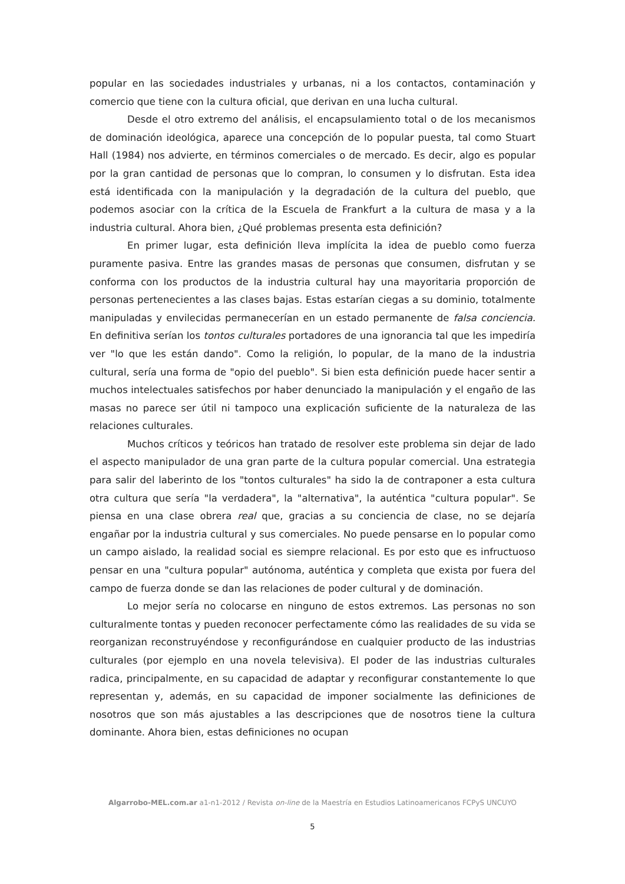popular en las sociedades industriales y urbanas, ni a los contactos, contaminación y comercio que tiene con la cultura oficial, que derivan en una lucha cultural.
Desde el otro extremo del análisis, el encapsulamiento total o de los mecanismos de dominación ideológica, aparece una concepción de lo popular puesta, tal como Stuart Hall (1984) nos advierte, en términos comerciales o de mercado. Es decir, algo es popular por la gran cantidad de personas que lo compran, lo consumen y lo disfrutan. Esta idea está identificada con la manipulación y la degradación de la cultura del pueblo, que podemos asociar con la crítica de la Escuela de Frankfurt a la cultura de masa y a la industria cultural. Ahora bien, ¿Qué problemas presenta esta definición?
En primer lugar, esta definición lleva implícita la idea de pueblo como fuerza puramente pasiva. Entre las grandes masas de personas que consumen, disfrutan y se conforma con los productos de la industria cultural hay una mayoritaria proporción de personas pertenecientes a las clases bajas. Estas estarían ciegas a su dominio, totalmente manipuladas y envilecidas permanecerían en un estado permanente de falsa conciencia. En definitiva serían los tontos culturales portadores de una ignorancia tal que les impediría ver "lo que les están dando". Como la religión, lo popular, de la mano de la industria cultural, sería una forma de "opio del pueblo". Si bien esta definición puede hacer sentir a muchos intelectuales satisfechos por haber denunciado la manipulación y el engaño de las masas no parece ser útil ni tampoco una explicación suficiente de la naturaleza de las relaciones culturales.
Muchos críticos y teóricos han tratado de resolver este problema sin dejar de lado el aspecto manipulador de una gran parte de la cultura popular comercial. Una estrategia para salir del laberinto de los "tontos culturales" ha sido la de contraponer a esta cultura otra cultura que sería "la verdadera", la "alternativa", la auténtica "cultura popular". Se piensa en una clase obrera real que, gracias a su conciencia de clase, no se dejaría engañar por la industria cultural y sus comerciales. No puede pensarse en lo popular como un campo aislado, la realidad social es siempre relacional. Es por esto que es infructuoso pensar en una "cultura popular" autónoma, auténtica y completa que exista por fuera del campo de fuerza donde se dan las relaciones de poder cultural y de dominación.
Lo mejor sería no colocarse en ninguno de estos extremos. Las personas no son culturalmente tontas y pueden reconocer perfectamente cómo las realidades de su vida se reorganizan reconstruyéndose y reconfigurándose en cualquier producto de las industrias culturales (por ejemplo en una novela televisiva). El poder de las industrias culturales radica, principalmente, en su capacidad de adaptar y reconfigurar constantemente lo que representan y, además, en su capacidad de imponer socialmente las definiciones de nosotros que son más ajustables a las descripciones que de nosotros tiene la cultura dominante. Ahora bien, estas definiciones no ocupan
Algarrobo-MEL.com.ar a1-n1-2012 / Revista on-line de la Maestría en Estudios Latinoamericanos FCPyS UNCUYO
5